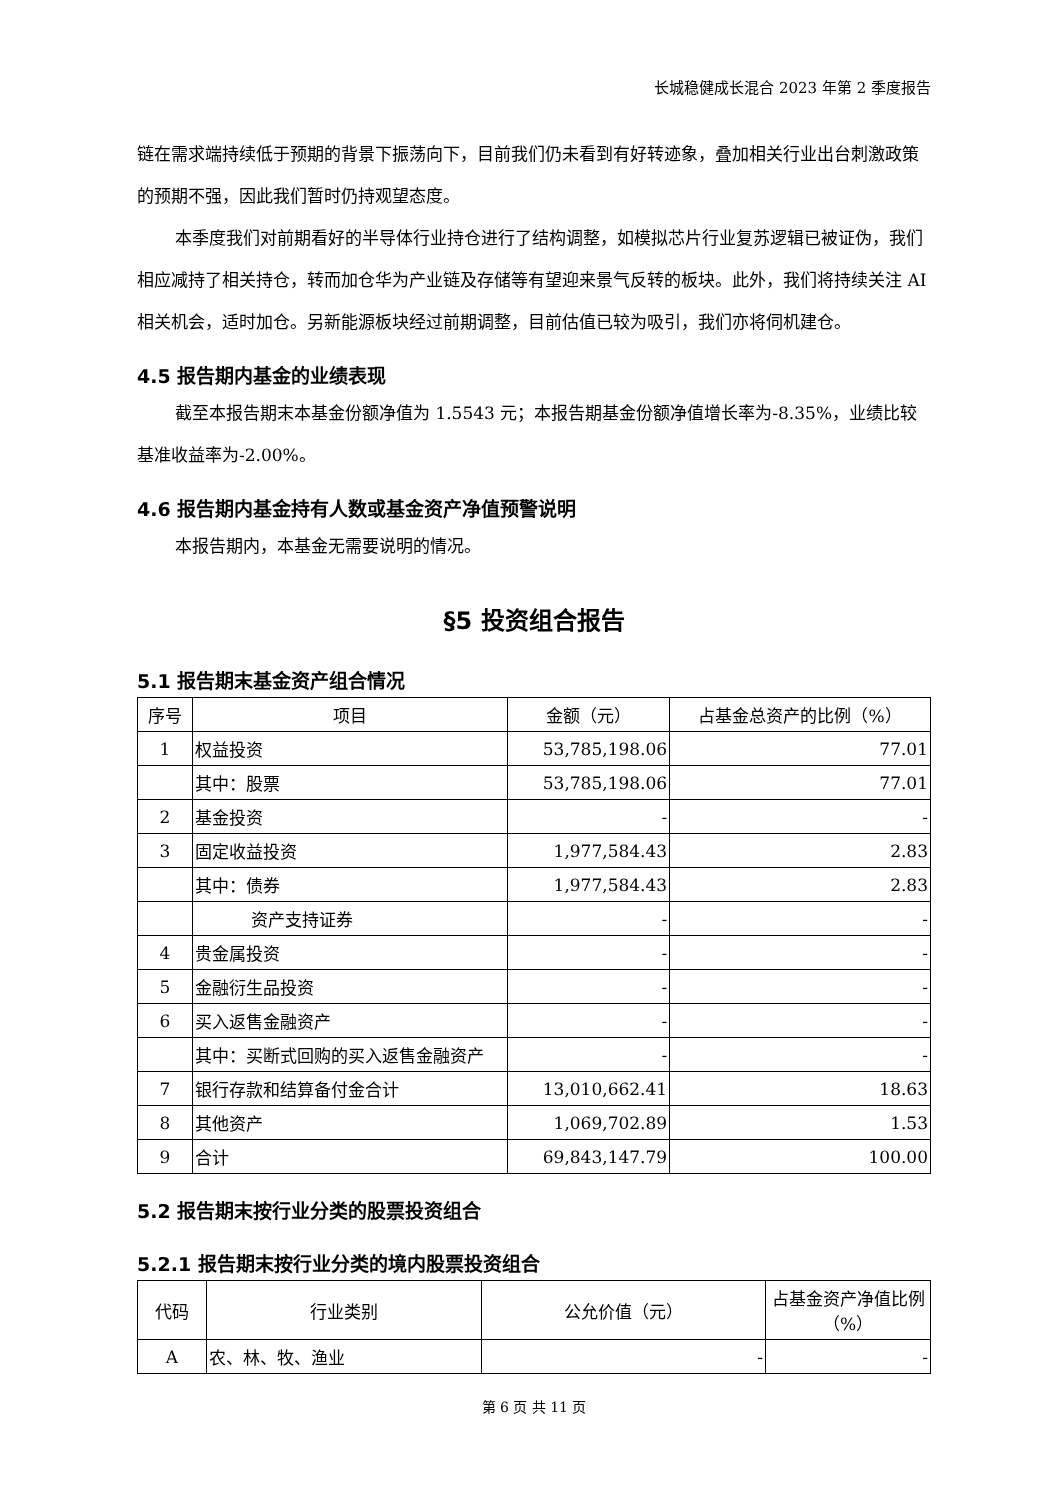长城稳健成长混合 2023 年第 2 季度报告
链在需求端持续低于预期的背景下振荡向下，目前我们仍未看到有好转迹象，叠加相关行业出台刺激政策的预期不强，因此我们暂时仍持观望态度。
本季度我们对前期看好的半导体行业持仓进行了结构调整，如模拟芯片行业复苏逻辑已被证伪，我们相应减持了相关持仓，转而加仓华为产业链及存储等有望迎来景气反转的板块。此外，我们将持续关注 AI 相关机会，适时加仓。另新能源板块经过前期调整，目前估值已较为吸引，我们亦将伺机建仓。
4.5 报告期内基金的业绩表现
截至本报告期末本基金份额净值为 1.5543 元；本报告期基金份额净值增长率为-8.35%，业绩比较基准收益率为-2.00%。
4.6 报告期内基金持有人数或基金资产净值预警说明
本报告期内，本基金无需要说明的情况。
§5 投资组合报告
5.1 报告期末基金资产组合情况
| 序号 | 项目 | 金额（元） | 占基金总资产的比例（%） |
| --- | --- | --- | --- |
| 1 | 权益投资 | 53,785,198.06 | 77.01 |
| | 其中：股票 | 53,785,198.06 | 77.01 |
| 2 | 基金投资 | - | - |
| 3 | 固定收益投资 | 1,977,584.43 | 2.83 |
| | 其中：债券 | 1,977,584.43 | 2.83 |
| | 资产支持证券 | - | - |
| 4 | 贵金属投资 | - | - |
| 5 | 金融衍生品投资 | - | - |
| 6 | 买入返售金融资产 | - | - |
| | 其中：买断式回购的买入返售金融资产 | - | - |
| 7 | 银行存款和结算备付金合计 | 13,010,662.41 | 18.63 |
| 8 | 其他资产 | 1,069,702.89 | 1.53 |
| 9 | 合计 | 69,843,147.79 | 100.00 |
5.2 报告期末按行业分类的股票投资组合
5.2.1 报告期末按行业分类的境内股票投资组合
| 代码 | 行业类别 | 公允价值（元） | 占基金资产净值比例（%） |
| --- | --- | --- | --- |
| A | 农、林、牧、渔业 | - | - |
第 6 页 共 11 页